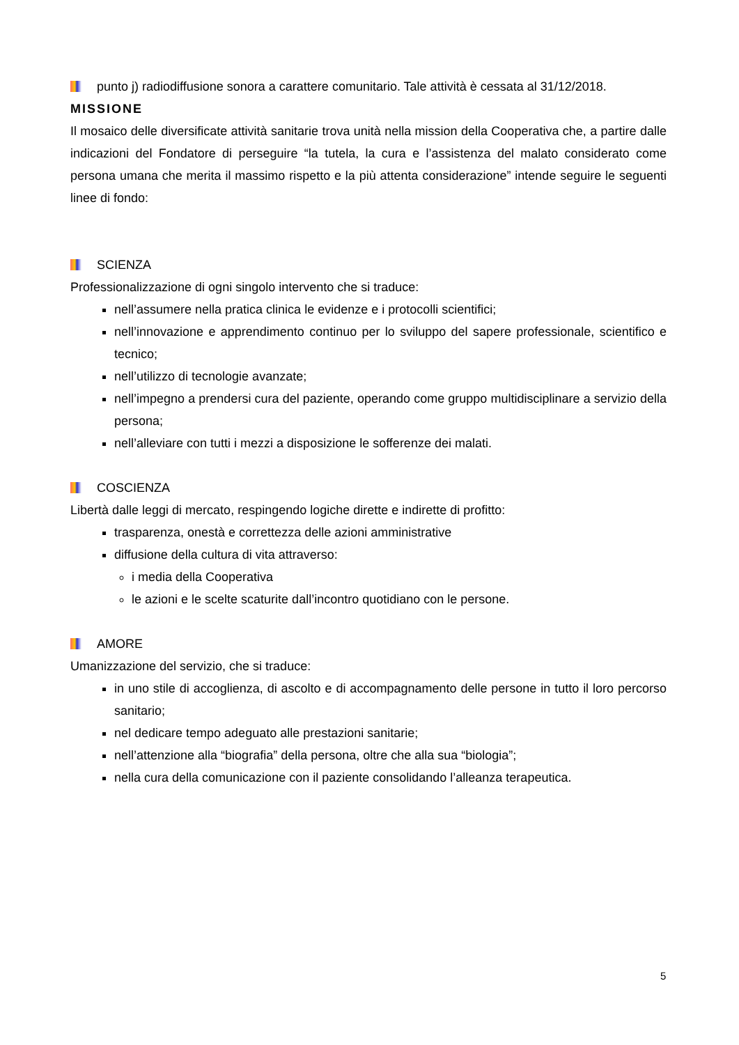punto j) radiodiffusione sonora a carattere comunitario. Tale attività è cessata al 31/12/2018.
MISSIONE
Il mosaico delle diversificate attività sanitarie trova unità nella mission della Cooperativa che, a partire dalle indicazioni del Fondatore di perseguire “la tutela, la cura e l’assistenza del malato considerato come persona umana che merita il massimo rispetto e la più attenta considerazione” intende seguire le seguenti linee di fondo:
SCIENZA
Professionalizzazione di ogni singolo intervento che si traduce:
nell’assumere nella pratica clinica le evidenze e i protocolli scientifici;
nell’innovazione e apprendimento continuo per lo sviluppo del sapere professionale, scientifico e tecnico;
nell’utilizzo di tecnologie avanzate;
nell’impegno a prendersi cura del paziente, operando come gruppo multidisciplinare a servizio della persona;
nell’alleviare con tutti i mezzi a disposizione le sofferenze dei malati.
COSCIENZA
Libertà dalle leggi di mercato, respingendo logiche dirette e indirette di profitto:
trasparenza, onestà e correttezza delle azioni amministrative
diffusione della cultura di vita attraverso:
i media della Cooperativa
le azioni e le scelte scaturite dall’incontro quotidiano con le persone.
AMORE
Umanizzazione del servizio, che si traduce:
in uno stile di accoglienza, di ascolto e di accompagnamento delle persone in tutto il loro percorso sanitario;
nel dedicare tempo adeguato alle prestazioni sanitarie;
nell’attenzione alla “biografia” della persona, oltre che alla sua “biologia”;
nella cura della comunicazione con il paziente consolidando l’alleanza terapeutica.
5